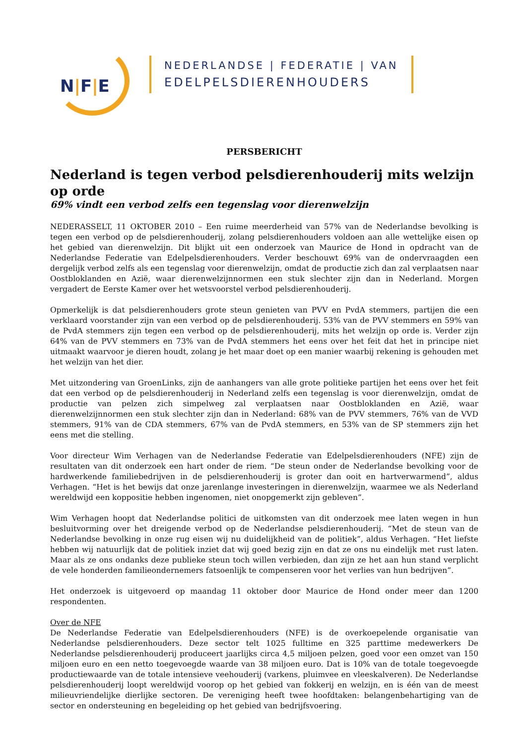N|F|E
NEDERLANDSE | FEDERATIE | VAN
EDELPELSDIERENHOUDERS
PERSBERICHT
Nederland is tegen verbod pelsdierenhouderij mits welzijn op orde
69% vindt een verbod zelfs een tegenslag voor dierenwelzijn
NEDERASSELT, 11 OKTOBER 2010 – Een ruime meerderheid van 57% van de Nederlandse bevolking is tegen een verbod op de pelsdierenhouderij, zolang pelsdierenhouders voldoen aan alle wettelijke eisen op het gebied van dierenwelzijn. Dit blijkt uit een onderzoek van Maurice de Hond in opdracht van de Nederlandse Federatie van Edelpelsdierenhouders. Verder beschouwt 69% van de ondervraagden een dergelijk verbod zelfs als een tegenslag voor dierenwelzijn, omdat de productie zich dan zal verplaatsen naar Oostbloklanden en Azië, waar dierenwelzijnnormen een stuk slechter zijn dan in Nederland. Morgen vergadert de Eerste Kamer over het wetsvoorstel verbod pelsdierenhouderij.
Opmerkelijk is dat pelsdierenhouders grote steun genieten van PVV en PvdA stemmers, partijen die een verklaard voorstander zijn van een verbod op de pelsdierenhouderij. 53% van de PVV stemmers en 59% van de PvdA stemmers zijn tegen een verbod op de pelsdierenhouderij, mits het welzijn op orde is. Verder zijn 64% van de PVV stemmers en 73% van de PvdA stemmers het eens over het feit dat het in principe niet uitmaakt waarvoor je dieren houdt, zolang je het maar doet op een manier waarbij rekening is gehouden met het welzijn van het dier.
Met uitzondering van GroenLinks, zijn de aanhangers van alle grote politieke partijen het eens over het feit dat een verbod op de pelsdierenhouderij in Nederland zelfs een tegenslag is voor dierenwelzijn, omdat de productie van pelzen zich simpelweg zal verplaatsen naar Oostbloklanden en Azië, waar dierenwelzijnnormen een stuk slechter zijn dan in Nederland: 68% van de PVV stemmers, 76% van de VVD stemmers, 91% van de CDA stemmers, 67% van de PvdA stemmers, en 53% van de SP stemmers zijn het eens met die stelling.
Voor directeur Wim Verhagen van de Nederlandse Federatie van Edelpelsdierenhouders (NFE) zijn de resultaten van dit onderzoek een hart onder de riem. “De steun onder de Nederlandse bevolking voor de hardwerkende familiebedrijven in de pelsdierenhouderij is groter dan ooit en hartverwarmend”, aldus Verhagen. “Het is het bewijs dat onze jarenlange investeringen in dierenwelzijn, waarmee we als Nederland wereldwijd een koppositie hebben ingenomen, niet onopgemerkt zijn gebleven”.
Wim Verhagen hoopt dat Nederlandse politici de uitkomsten van dit onderzoek mee laten wegen in hun besluitvorming over het dreigende verbod op de Nederlandse pelsdierenhouderij. “Met de steun van de Nederlandse bevolking in onze rug eisen wij nu duidelijkheid van de politiek”, aldus Verhagen. “Het liefste hebben wij natuurlijk dat de politiek inziet dat wij goed bezig zijn en dat ze ons nu eindelijk met rust laten. Maar als ze ons ondanks deze publieke steun toch willen verbieden, dan zijn ze het aan hun stand verplicht de vele honderden familieondernemers fatsoenlijk te compenseren voor het verlies van hun bedrijven”.
Het onderzoek is uitgevoerd op maandag 11 oktober door Maurice de Hond onder meer dan 1200 respondenten.
Over de NFE
De Nederlandse Federatie van Edelpelsdierenhouders (NFE) is de overkoepelende organisatie van Nederlandse pelsdierenhouders. Deze sector telt 1025 fulltime en 325 parttime medewerkers De Nederlandse pelsdierenhouderij produceert jaarlijks circa 4,5 miljoen pelzen, goed voor een omzet van 150 miljoen euro en een netto toegevoegde waarde van 38 miljoen euro. Dat is 10% van de totale toegevoegde productiewaarde van de totale intensieve veehouderij (varkens, pluimvee en vleeskalveren). De Nederlandse pelsdierenhouderij loopt wereldwijd voorop op het gebied van fokkerij en welzijn, en is één van de meest milieuvriendelijke dierlijke sectoren. De vereniging heeft twee hoofdtaken: belangenbehartiging van de sector en ondersteuning en begeleiding op het gebied van bedrijfsvoering.